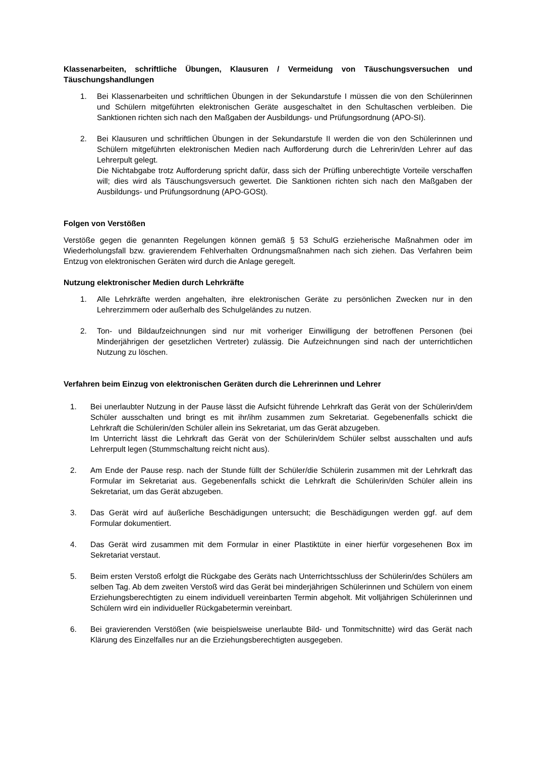Klassenarbeiten, schriftliche Übungen, Klausuren / Vermeidung von Täuschungsversuchen und Täuschungshandlungen
1. Bei Klassenarbeiten und schriftlichen Übungen in der Sekundarstufe I müssen die von den Schülerinnen und Schülern mitgeführten elektronischen Geräte ausgeschaltet in den Schultaschen verbleiben. Die Sanktionen richten sich nach den Maßgaben der Ausbildungs- und Prüfungsordnung (APO-SI).
2. Bei Klausuren und schriftlichen Übungen in der Sekundarstufe II werden die von den Schülerinnen und Schülern mitgeführten elektronischen Medien nach Aufforderung durch die Lehrerin/den Lehrer auf das Lehrerpult gelegt.
Die Nichtabgabe trotz Aufforderung spricht dafür, dass sich der Prüfling unberechtigte Vorteile verschaffen will; dies wird als Täuschungsversuch gewertet. Die Sanktionen richten sich nach den Maßgaben der Ausbildungs- und Prüfungsordnung (APO-GOSt).
Folgen von Verstößen
Verstöße gegen die genannten Regelungen können gemäß § 53 SchulG erzieherische Maßnahmen oder im Wiederholungsfall bzw. gravierendem Fehlverhalten Ordnungsmaßnahmen nach sich ziehen. Das Verfahren beim Entzug von elektronischen Geräten wird durch die Anlage geregelt.
Nutzung elektronischer Medien durch Lehrkräfte
1. Alle Lehrkräfte werden angehalten, ihre elektronischen Geräte zu persönlichen Zwecken nur in den Lehrerzimmern oder außerhalb des Schulgeländes zu nutzen.
2. Ton- und Bildaufzeichnungen sind nur mit vorheriger Einwilligung der betroffenen Personen (bei Minderjährigen der gesetzlichen Vertreter) zulässig. Die Aufzeichnungen sind nach der unterrichtlichen Nutzung zu löschen.
Verfahren beim Einzug von elektronischen Geräten durch die Lehrerinnen und Lehrer
1. Bei unerlaubter Nutzung in der Pause lässt die Aufsicht führende Lehrkraft das Gerät von der Schülerin/dem Schüler ausschalten und bringt es mit ihr/ihm zusammen zum Sekretariat. Gegebenenfalls schickt die Lehrkraft die Schülerin/den Schüler allein ins Sekretariat, um das Gerät abzugeben.
Im Unterricht lässt die Lehrkraft das Gerät von der Schülerin/dem Schüler selbst ausschalten und aufs Lehrerpult legen (Stummschaltung reicht nicht aus).
2. Am Ende der Pause resp. nach der Stunde füllt der Schüler/die Schülerin zusammen mit der Lehrkraft das Formular im Sekretariat aus. Gegebenenfalls schickt die Lehrkraft die Schülerin/den Schüler allein ins Sekretariat, um das Gerät abzugeben.
3. Das Gerät wird auf äußerliche Beschädigungen untersucht; die Beschädigungen werden ggf. auf dem Formular dokumentiert.
4. Das Gerät wird zusammen mit dem Formular in einer Plastiktüte in einer hierfür vorgesehenen Box im Sekretariat verstaut.
5. Beim ersten Verstoß erfolgt die Rückgabe des Geräts nach Unterrichtsschluss der Schülerin/des Schülers am selben Tag. Ab dem zweiten Verstoß wird das Gerät bei minderjährigen Schülerinnen und Schülern von einem Erziehungsberechtigten zu einem individuell vereinbarten Termin abgeholt. Mit volljährigen Schülerinnen und Schülern wird ein individueller Rückgabetermin vereinbart.
6. Bei gravierenden Verstößen (wie beispielsweise unerlaubte Bild- und Tonmitschnitte) wird das Gerät nach Klärung des Einzelfalles nur an die Erziehungsberechtigten ausgegeben.